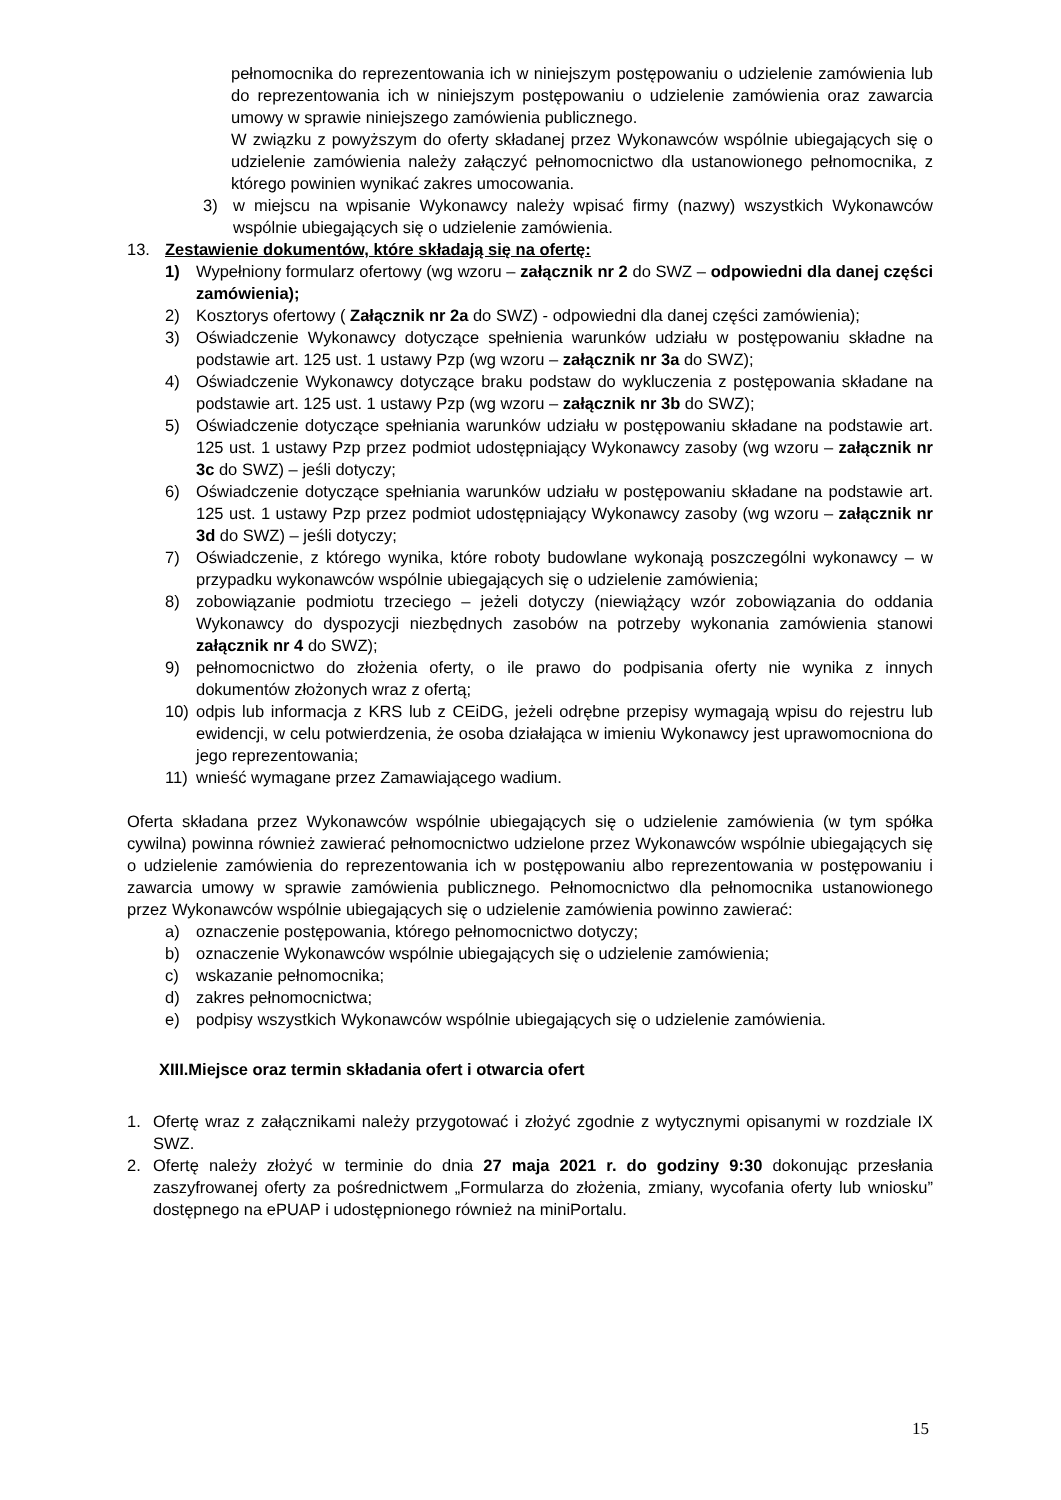pełnomocnika do reprezentowania ich w niniejszym postępowaniu o udzielenie zamówienia lub do reprezentowania ich w niniejszym postępowaniu o udzielenie zamówienia oraz zawarcia umowy w sprawie niniejszego zamówienia publicznego.
W związku z powyższym do oferty składanej przez Wykonawców wspólnie ubiegających się o udzielenie zamówienia należy załączyć pełnomocnictwo dla ustanowionego pełnomocnika, z którego powinien wynikać zakres umocowania.
3) w miejscu na wpisanie Wykonawcy należy wpisać firmy (nazwy) wszystkich Wykonawców wspólnie ubiegających się o udzielenie zamówienia.
13. Zestawienie dokumentów, które składają się na ofertę:
1) Wypełniony formularz ofertowy (wg wzoru – załącznik nr 2 do SWZ – odpowiedni dla danej części zamówienia);
2) Kosztorys ofertowy ( Załącznik nr 2a do SWZ) - odpowiedni dla danej części zamówienia);
3) Oświadczenie Wykonawcy dotyczące spełnienia warunków udziału w postępowaniu składne na podstawie art. 125 ust. 1 ustawy Pzp (wg wzoru – załącznik nr 3a do SWZ);
4) Oświadczenie Wykonawcy dotyczące braku podstaw do wykluczenia z postępowania składane na podstawie art. 125 ust. 1 ustawy Pzp (wg wzoru – załącznik nr 3b do SWZ);
5) Oświadczenie dotyczące spełniania warunków udziału w postępowaniu składane na podstawie art. 125 ust. 1 ustawy Pzp przez podmiot udostępniający Wykonawcy zasoby (wg wzoru – załącznik nr 3c do SWZ) – jeśli dotyczy;
6) Oświadczenie dotyczące spełniania warunków udziału w postępowaniu składane na podstawie art. 125 ust. 1 ustawy Pzp przez podmiot udostępniający Wykonawcy zasoby (wg wzoru – załącznik nr 3d do SWZ) – jeśli dotyczy;
7) Oświadczenie, z którego wynika, które roboty budowlane wykonają poszczególni wykonawcy – w przypadku wykonawców wspólnie ubiegających się o udzielenie zamówienia;
8) zobowiązanie podmiotu trzeciego – jeżeli dotyczy (niewiążący wzór zobowiązania do oddania Wykonawcy do dyspozycji niezbędnych zasobów na potrzeby wykonania zamówienia stanowi załącznik nr 4 do SWZ);
9) pełnomocnictwo do złożenia oferty, o ile prawo do podpisania oferty nie wynika z innych dokumentów złożonych wraz z ofertą;
10) odpis lub informacja z KRS lub z CEiDG, jeżeli odrębne przepisy wymagają wpisu do rejestru lub ewidencji, w celu potwierdzenia, że osoba działająca w imieniu Wykonawcy jest uprawomocniona do jego reprezentowania;
11) wnieść wymagane przez Zamawiającego wadium.
Oferta składana przez Wykonawców wspólnie ubiegających się o udzielenie zamówienia (w tym spółka cywilna) powinna również zawierać pełnomocnictwo udzielone przez Wykonawców wspólnie ubiegających się o udzielenie zamówienia do reprezentowania ich w postępowaniu albo reprezentowania w postępowaniu i zawarcia umowy w sprawie zamówienia publicznego. Pełnomocnictwo dla pełnomocnika ustanowionego przez Wykonawców wspólnie ubiegających się o udzielenie zamówienia powinno zawierać:
a) oznaczenie postępowania, którego pełnomocnictwo dotyczy;
b) oznaczenie Wykonawców wspólnie ubiegających się o udzielenie zamówienia;
c) wskazanie pełnomocnika;
d) zakres pełnomocnictwa;
e) podpisy wszystkich Wykonawców wspólnie ubiegających się o udzielenie zamówienia.
XIII.Miejsce oraz termin składania ofert i otwarcia ofert
1. Ofertę wraz z załącznikami należy przygotować i złożyć zgodnie z wytycznymi opisanymi w rozdziale IX SWZ.
2. Ofertę należy złożyć w terminie do dnia 27 maja 2021 r. do godziny 9:30 dokonując przesłania zaszyfrowanej oferty za pośrednictwem „Formularza do złożenia, zmiany, wycofania oferty lub wniosku” dostępnego na ePUAP i udostępnionego również na miniPortalu.
15